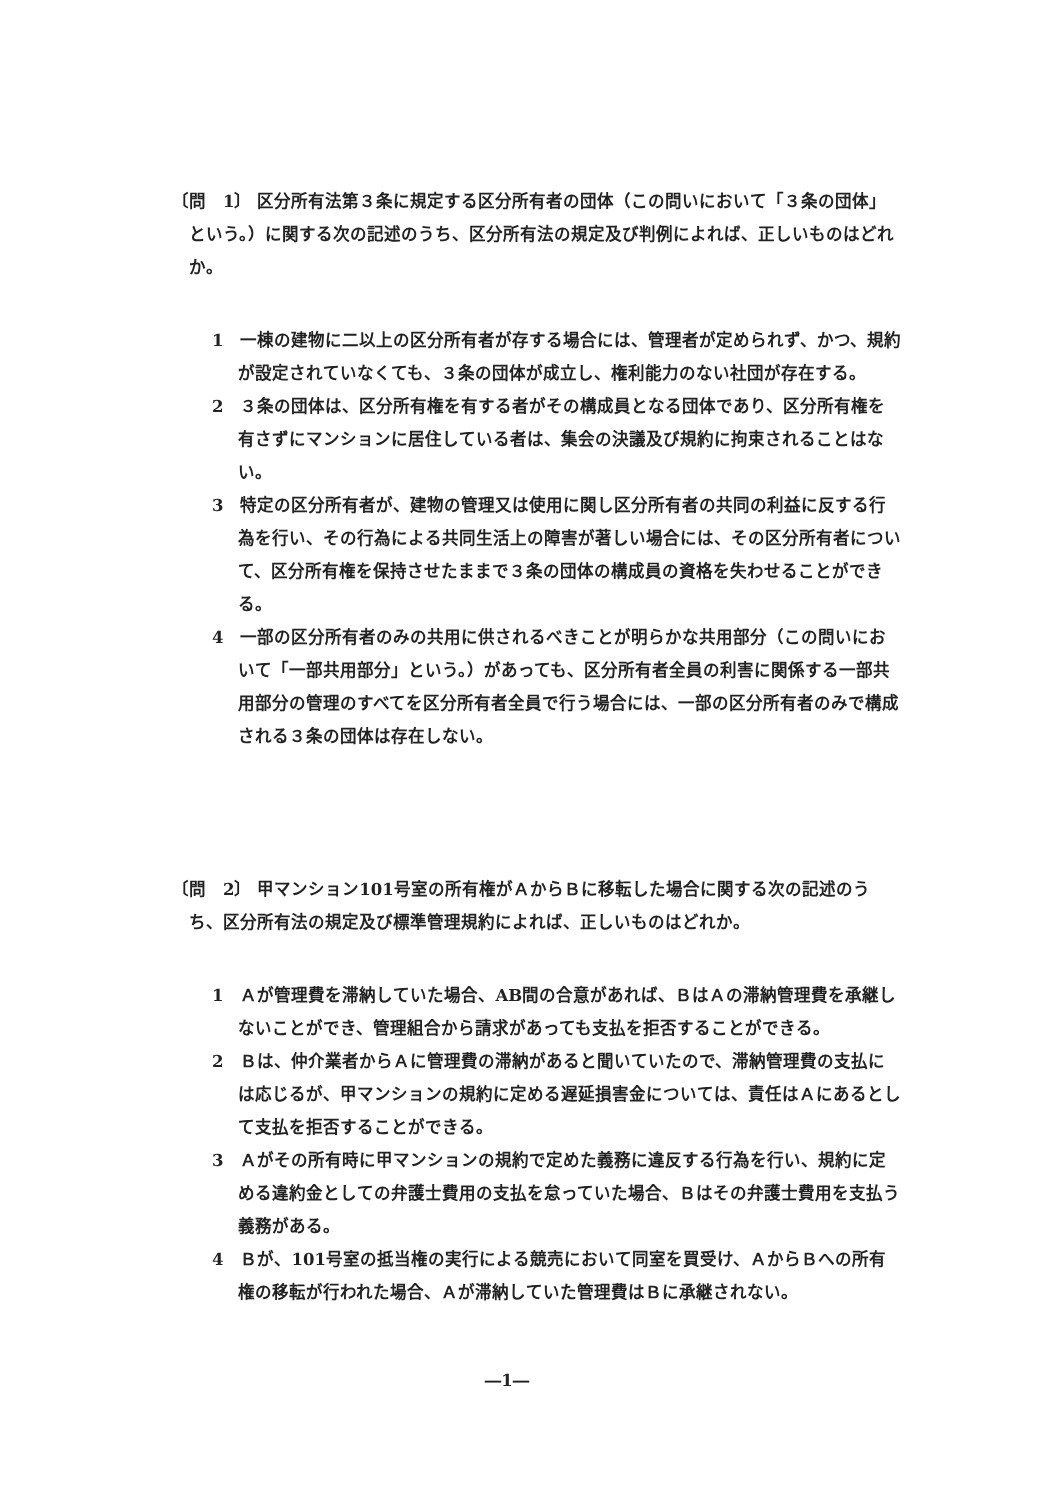〔問　1〕 区分所有法第３条に規定する区分所有者の団体（この問いにおいて「３条の団体」という。）に関する次の記述のうち、区分所有法の規定及び判例によれば、正しいものはどれか。
1　一棟の建物に二以上の区分所有者が存する場合には、管理者が定められず、かつ、規約が設定されていなくても、３条の団体が成立し、権利能力のない社団が存在する。
2　３条の団体は、区分所有権を有する者がその構成員となる団体であり、区分所有権を有さずにマンションに居住している者は、集会の決議及び規約に拘束されることはない。
3　特定の区分所有者が、建物の管理又は使用に関し区分所有者の共同の利益に反する行為を行い、その行為による共同生活上の障害が著しい場合には、その区分所有者について、区分所有権を保持させたままで３条の団体の構成員の資格を失わせることができる。
4　一部の区分所有者のみの共用に供されるべきことが明らかな共用部分（この問いにおいて「一部共用部分」という。）があっても、区分所有者全員の利害に関係する一部共用部分の管理のすべてを区分所有者全員で行う場合には、一部の区分所有者のみで構成される３条の団体は存在しない。
〔問　2〕 甲マンション101号室の所有権がＡからＢに移転した場合に関する次の記述のうち、区分所有法の規定及び標準管理規約によれば、正しいものはどれか。
1　Ａが管理費を滞納していた場合、AB間の合意があれば、ＢはＡの滞納管理費を承継しないことができ、管理組合から請求があっても支払を拒否することができる。
2　Ｂは、仲介業者からＡに管理費の滞納があると聞いていたので、滞納管理費の支払には応じるが、甲マンションの規約に定める遅延損害金については、責任はＡにあるとして支払を拒否することができる。
3　Ａがその所有時に甲マンションの規約で定めた義務に違反する行為を行い、規約に定める違約金としての弁護士費用の支払を怠っていた場合、Ｂはその弁護士費用を支払う義務がある。
4　Ｂが、101号室の抵当権の実行による競売において同室を買受け、ＡからＢへの所有権の移転が行われた場合、Ａが滞納していた管理費はＢに承継されない。
―1―